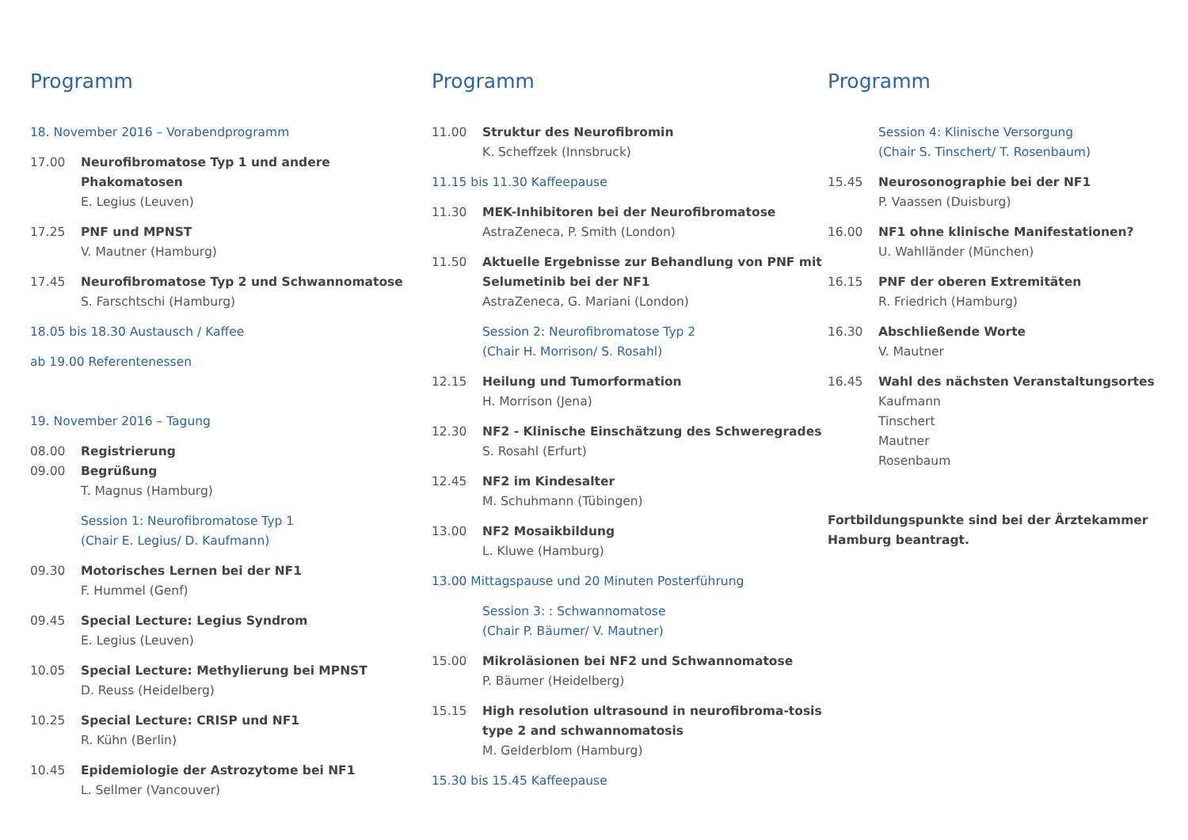Programm
18. November 2016 – Vorabendprogramm
17.00 Neurofibromatose Typ 1 und andere Phakomatosen
E. Legius (Leuven)
17.25 PNF und MPNST
V. Mautner (Hamburg)
17.45 Neurofibromatose Typ 2 und Schwannomatose
S. Farschtschi (Hamburg)
18.05 bis 18.30 Austausch / Kaffee
ab 19.00 Referentenessen
19. November 2016 – Tagung
08.00 Registrierung
09.00 Begrüßung
T. Magnus (Hamburg)
Session 1: Neurofibromatose Typ 1
(Chair E. Legius/ D. Kaufmann)
09.30 Motorisches Lernen bei der NF1
F. Hummel (Genf)
09.45 Special Lecture: Legius Syndrom
E. Legius (Leuven)
10.05 Special Lecture: Methylierung bei MPNST
D. Reuss (Heidelberg)
10.25 Special Lecture: CRISP und NF1
R. Kühn (Berlin)
10.45 Epidemiologie der Astrozytome bei NF1
L. Sellmer (Vancouver)
Programm
11.00 Struktur des Neurofibromin
K. Scheffzek (Innsbruck)
11.15 bis 11.30 Kaffeepause
11.30 MEK-Inhibitoren bei der Neurofibromatose
AstraZeneca, P. Smith (London)
11.50 Aktuelle Ergebnisse zur Behandlung von PNF mit Selumetinib bei der NF1
AstraZeneca, G. Mariani (London)
Session 2: Neurofibromatose Typ 2
(Chair H. Morrison/ S. Rosahl)
12.15 Heilung und Tumorformation
H. Morrison (Jena)
12.30 NF2 - Klinische Einschätzung des Schweregrades
S. Rosahl (Erfurt)
12.45 NF2 im Kindesalter
M. Schuhmann (Tübingen)
13.00 NF2 Mosaikbildung
L. Kluwe (Hamburg)
13.00 Mittagspause und 20 Minuten Posterführung
Session 3: : Schwannomatose
(Chair P. Bäumer/ V. Mautner)
15.00 Mikroläsionen bei NF2 und Schwannomatose
P. Bäumer (Heidelberg)
15.15 High resolution ultrasound in neurofibroma-tosis type 2 and schwannomatosis
M. Gelderblom (Hamburg)
15.30 bis 15.45 Kaffeepause
Programm
Session 4: Klinische Versorgung
(Chair S. Tinschert/ T. Rosenbaum)
15.45 Neurosonographie bei der NF1
P. Vaassen (Duisburg)
16.00 NF1 ohne klinische Manifestationen?
U. Wahlländer (München)
16.15 PNF der oberen Extremitäten
R. Friedrich (Hamburg)
16.30 Abschließende Worte
V. Mautner
16.45 Wahl des nächsten Veranstaltungsortes
Kaufmann
Tinschert
Mautner
Rosenbaum
Fortbildungspunkte sind bei der Ärztekammer Hamburg beantragt.